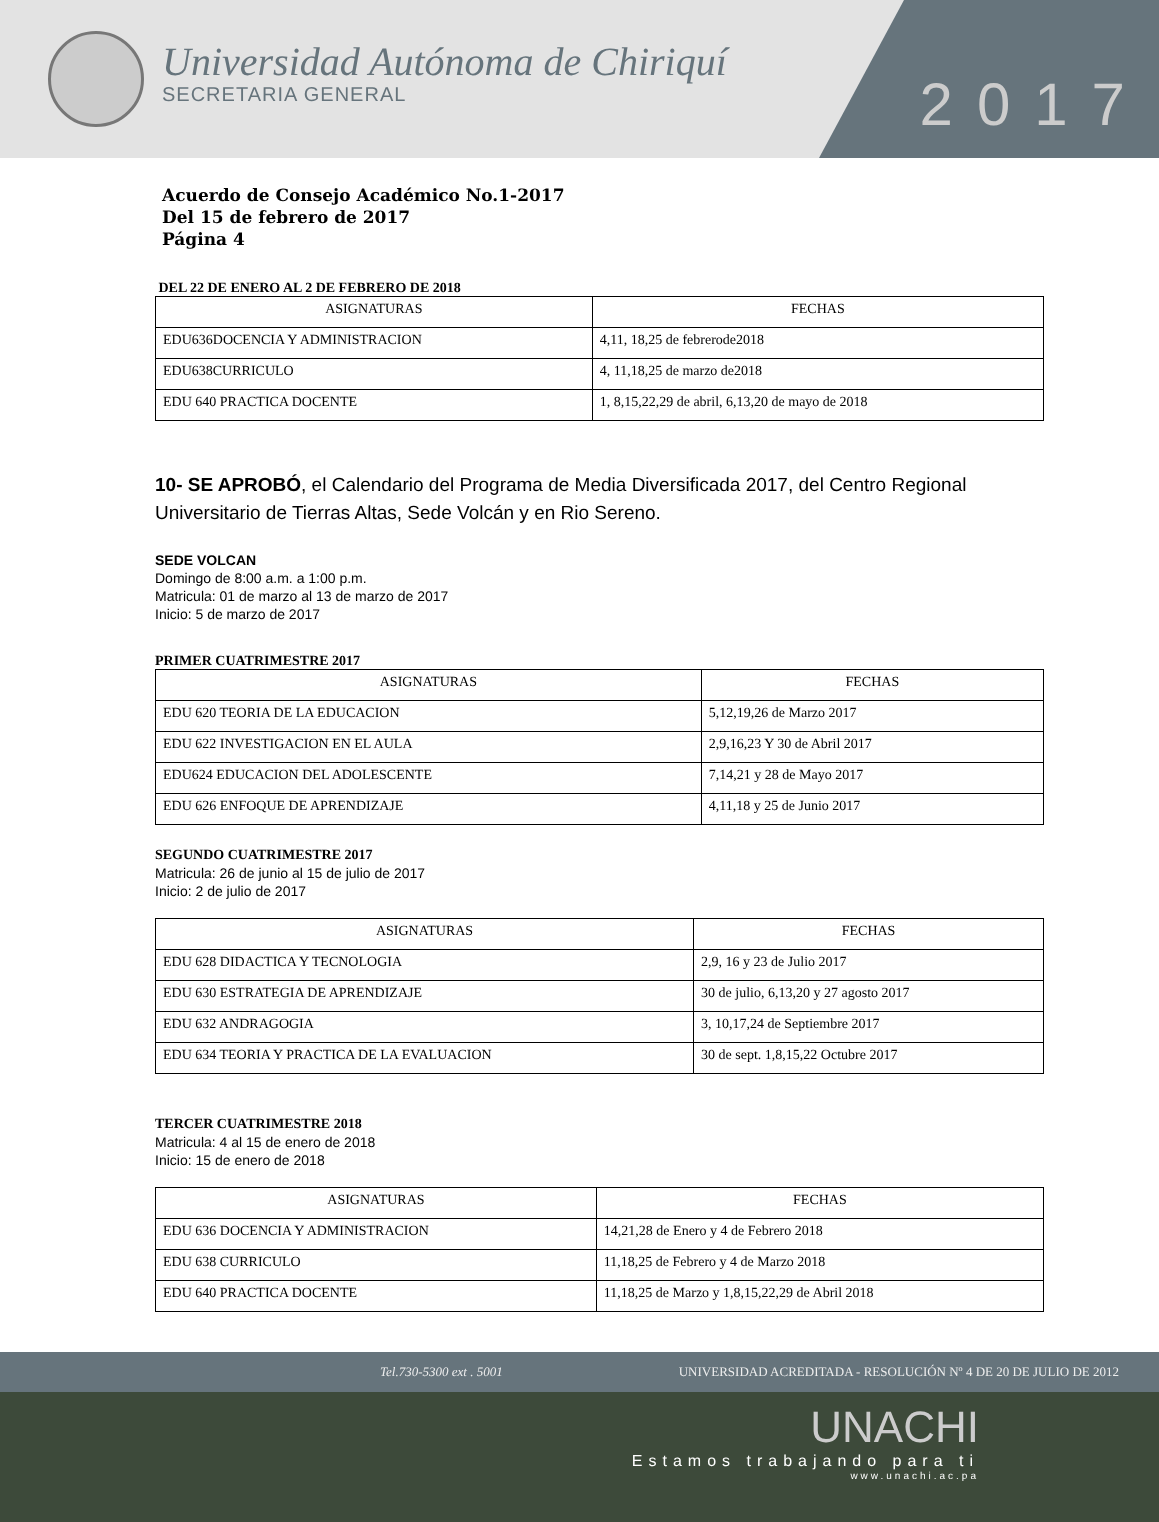Universidad Autónoma de Chiriquí
SECRETARIA GENERAL
2017
Acuerdo de Consejo Académico No.1-2017
Del 15 de febrero de 2017
Página 4
DEL 22 DE ENERO AL 2 DE FEBRERO DE 2018
| ASIGNATURAS | FECHAS |
| --- | --- |
| EDU636DOCENCIA Y ADMINISTRACION | 4,11, 18,25 de febrerode2018 |
| EDU638CURRICULO | 4, 11,18,25 de marzo de2018 |
| EDU 640 PRACTICA DOCENTE | 1, 8,15,22,29 de abril, 6,13,20 de mayo de 2018 |
10- SE APROBÓ, el Calendario del Programa de Media Diversificada 2017, del Centro Regional Universitario de Tierras Altas, Sede Volcán y en Rio Sereno.
SEDE VOLCAN
Domingo de 8:00 a.m. a 1:00 p.m.
Matricula: 01 de marzo al 13 de marzo de 2017
Inicio: 5 de marzo de 2017
PRIMER CUATRIMESTRE 2017
| ASIGNATURAS | FECHAS |
| --- | --- |
| EDU 620 TEORIA DE LA EDUCACION | 5,12,19,26 de Marzo 2017 |
| EDU 622 INVESTIGACION EN EL AULA | 2,9,16,23 Y 30 de Abril 2017 |
| EDU624 EDUCACION DEL ADOLESCENTE | 7,14,21 y 28 de Mayo 2017 |
| EDU 626 ENFOQUE DE APRENDIZAJE | 4,11,18 y 25 de Junio 2017 |
SEGUNDO CUATRIMESTRE 2017
Matricula: 26 de junio al 15 de julio de 2017
Inicio: 2 de julio de 2017
| ASIGNATURAS | FECHAS |
| --- | --- |
| EDU 628 DIDACTICA Y TECNOLOGIA | 2,9, 16 y 23 de Julio 2017 |
| EDU 630 ESTRATEGIA DE APRENDIZAJE | 30 de julio, 6,13,20 y 27 agosto 2017 |
| EDU 632 ANDRAGOGIA | 3, 10,17,24 de Septiembre 2017 |
| EDU 634 TEORIA Y PRACTICA DE LA EVALUACION | 30 de sept. 1,8,15,22 Octubre 2017 |
TERCER CUATRIMESTRE 2018
Matricula: 4 al 15 de enero de 2018
Inicio: 15 de enero de 2018
| ASIGNATURAS | FECHAS |
| --- | --- |
| EDU 636 DOCENCIA Y ADMINISTRACION | 14,21,28 de Enero y 4 de Febrero 2018 |
| EDU 638 CURRICULO | 11,18,25 de Febrero y 4 de Marzo 2018 |
| EDU 640 PRACTICA DOCENTE | 11,18,25 de Marzo y 1,8,15,22,29 de Abril 2018 |
Tel.730-5300 ext . 5001 UNIVERSIDAD ACREDITADA - RESOLUCIÓN Nº 4 DE 20 DE JULIO DE 2012
UNACHI
Estamos trabajando para ti
www.unachi.ac.pa